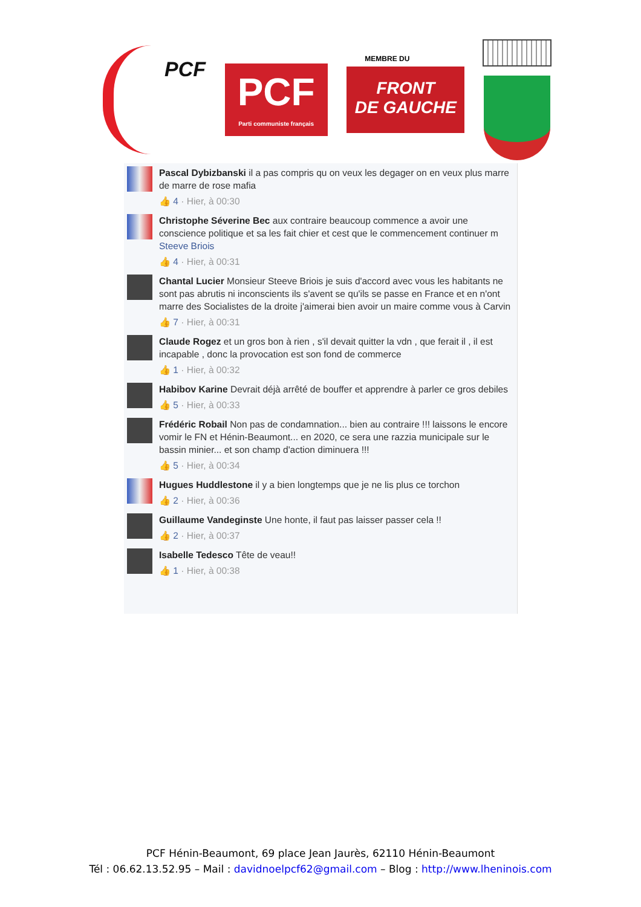PCF
PCF
Parti communiste français
MEMBRE DU
FRONT
DE GAUCHE
Pascal Dybizbanski il a pas compris qu on veux les degager on en veux plus marre de marre de rose mafia
👍 4 · Hier, à 00:30
Christophe Séverine Bec aux contraire beaucoup commence a avoir une conscience politique et sa les fait chier et cest que le commencement continuer m Steeve Briois
👍 4 · Hier, à 00:31
Chantal Lucier Monsieur Steeve Briois je suis d'accord avec vous les habitants ne sont pas abrutis ni inconscients ils s'avent se qu'ils se passe en France et en n'ont marre des Socialistes de la droite j'aimerai bien avoir un maire comme vous à Carvin
👍 7 · Hier, à 00:31
Claude Rogez et un gros bon à rien , s'il devait quitter la vdn , que ferait il , il est incapable , donc la provocation est son fond de commerce
👍 1 · Hier, à 00:32
Habibov Karine Devrait déjà arrêté de bouffer et apprendre à parler ce gros debiles
👍 5 · Hier, à 00:33
Frédéric Robail Non pas de condamnation... bien au contraire !!! laissons le encore vomir le FN et Hénin-Beaumont... en 2020, ce sera une razzia municipale sur le bassin minier... et son champ d'action diminuera !!!
👍 5 · Hier, à 00:34
Hugues Huddlestone il y a bien longtemps que je ne lis plus ce torchon
👍 2 · Hier, à 00:36
Guillaume Vandeginste Une honte, il faut pas laisser passer cela !!
👍 2 · Hier, à 00:37
Isabelle Tedesco Tête de veau!!
👍 1 · Hier, à 00:38
PCF Hénin-Beaumont, 69 place Jean Jaurès, 62110 Hénin-Beaumont
Tél : 06.62.13.52.95 – Mail : davidnoelpcf62@gmail.com – Blog : http://www.lheninois.com